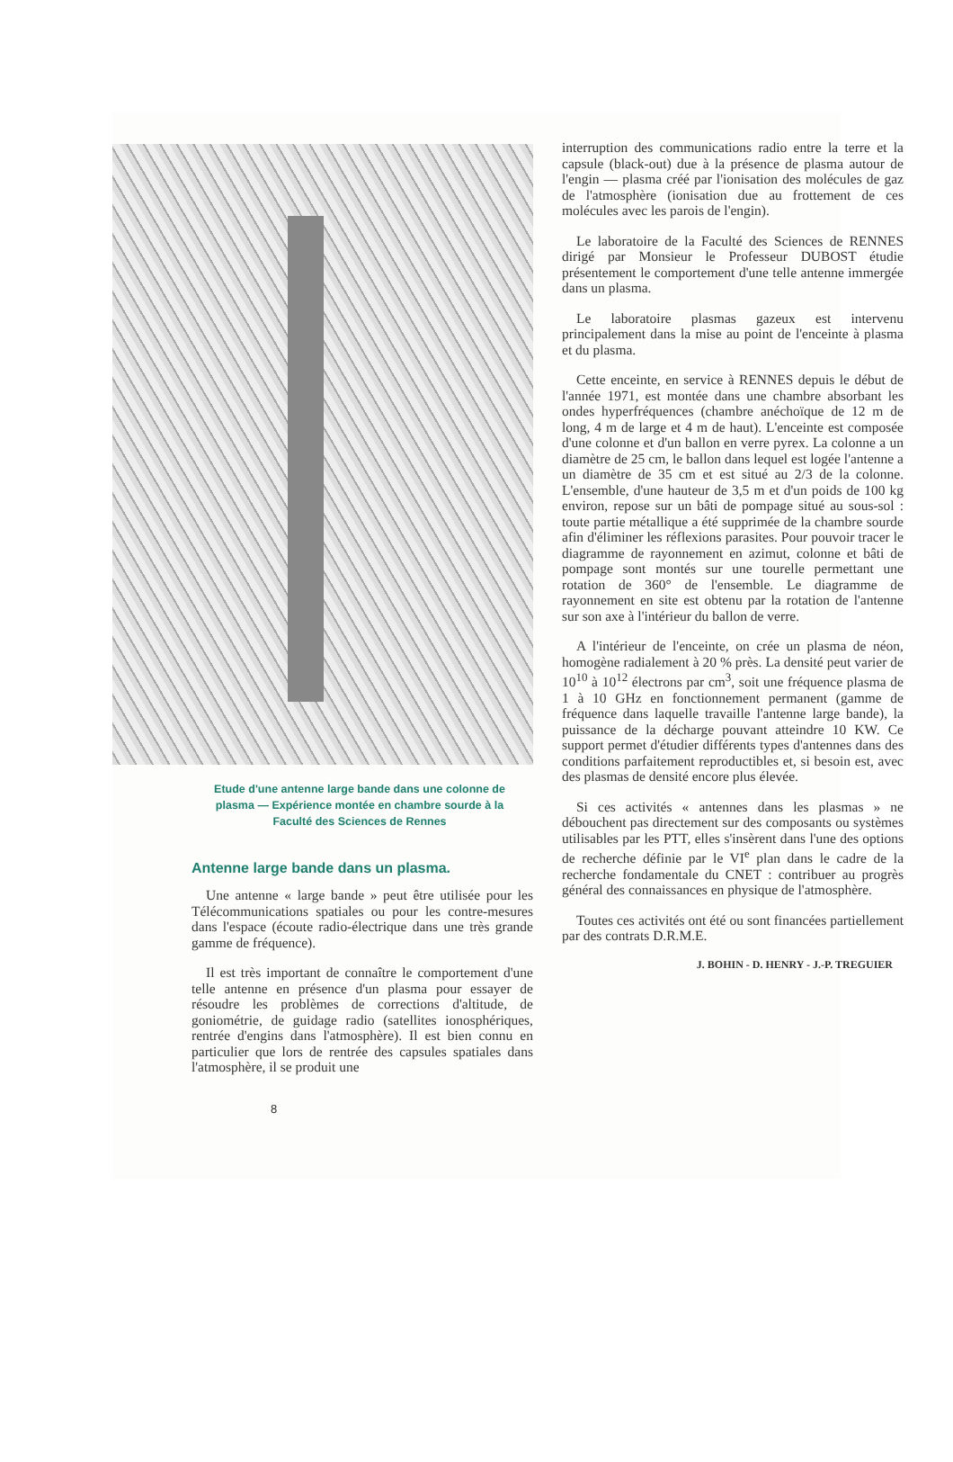Etude d'une antenne large bande dans une colonne de plasma — Expérience montée en chambre sourde à la Faculté des Sciences de Rennes
Antenne large bande dans un plasma.
Une antenne « large bande » peut être utilisée pour les Télécommunications spatiales ou pour les contre-mesures dans l'espace (écoute radio-électrique dans une très grande gamme de fréquence).
Il est très important de connaître le comportement d'une telle antenne en présence d'un plasma pour essayer de résoudre les problèmes de corrections d'altitude, de goniométrie, de guidage radio (satellites ionosphériques, rentrée d'engins dans l'atmosphère). Il est bien connu en particulier que lors de rentrée des capsules spatiales dans l'atmosphère, il se produit une
8
interruption des communications radio entre la terre et la capsule (black-out) due à la présence de plasma autour de l'engin — plasma créé par l'ionisation des molécules de gaz de l'atmosphère (ionisation due au frottement de ces molécules avec les parois de l'engin).
Le laboratoire de la Faculté des Sciences de RENNES dirigé par Monsieur le Professeur DUBOST étudie présentement le comportement d'une telle antenne immergée dans un plasma.
Le laboratoire plasmas gazeux est intervenu principalement dans la mise au point de l'enceinte à plasma et du plasma.
Cette enceinte, en service à RENNES depuis le début de l'année 1971, est montée dans une chambre absorbant les ondes hyperfréquences (chambre anéchoïque de 12 m de long, 4 m de large et 4 m de haut). L'enceinte est composée d'une colonne et d'un ballon en verre pyrex. La colonne a un diamètre de 25 cm, le ballon dans lequel est logée l'antenne a un diamètre de 35 cm et est situé au 2/3 de la colonne. L'ensemble, d'une hauteur de 3,5 m et d'un poids de 100 kg environ, repose sur un bâti de pompage situé au sous-sol : toute partie métallique a été supprimée de la chambre sourde afin d'éliminer les réflexions parasites. Pour pouvoir tracer le diagramme de rayonnement en azimut, colonne et bâti de pompage sont montés sur une tourelle permettant une rotation de 360° de l'ensemble. Le diagramme de rayonnement en site est obtenu par la rotation de l'antenne sur son axe à l'intérieur du ballon de verre.
A l'intérieur de l'enceinte, on crée un plasma de néon, homogène radialement à 20 % près. La densité peut varier de 10<sup>10</sup> à 10<sup>12</sup> électrons par cm<sup>3</sup>, soit une fréquence plasma de 1 à 10 GHz en fonctionnement permanent (gamme de fréquence dans laquelle travaille l'antenne large bande), la puissance de la décharge pouvant atteindre 10 KW. Ce support permet d'étudier différents types d'antennes dans des conditions parfaitement reproductibles et, si besoin est, avec des plasmas de densité encore plus élevée.
Si ces activités « antennes dans les plasmas » ne débouchent pas directement sur des composants ou systèmes utilisables par les PTT, elles s'insèrent dans l'une des options de recherche définie par le VI<sup>e</sup> plan dans le cadre de la recherche fondamentale du CNET : contribuer au progrès général des connaissances en physique de l'atmosphère.
Toutes ces activités ont été ou sont financées partiellement par des contrats D.R.M.E.
J. BOHIN - D. HENRY - J.-P. TREGUIER